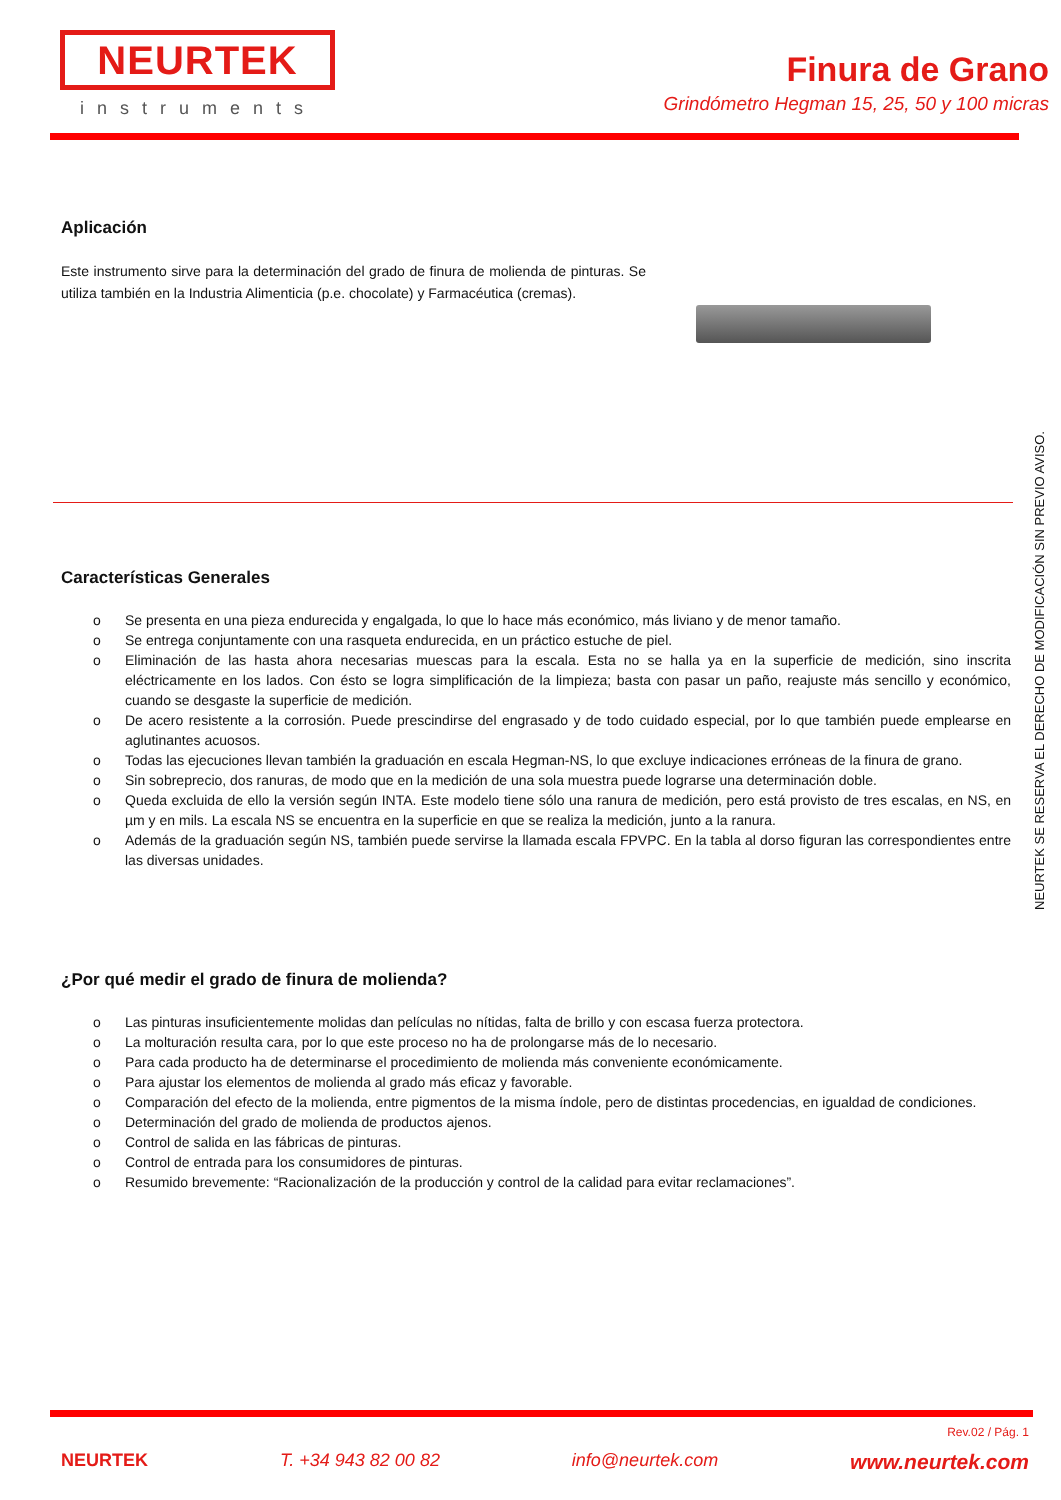NEURTEK
instruments
Finura de Grano
Grindómetro Hegman 15, 25, 50 y 100 micras
Aplicación
Este instrumento sirve para la determinación del grado de finura de molienda de pinturas. Se utiliza también en la Industria Alimenticia (p.e. chocolate) y Farmacéutica (cremas).
Características Generales
o Se presenta en una pieza endurecida y engalgada, lo que lo hace más económico, más liviano y de menor tamaño.
o Se entrega conjuntamente con una rasqueta endurecida, en un práctico estuche de piel.
o Eliminación de las hasta ahora necesarias muescas para la escala. Esta no se halla ya en la superficie de medición, sino inscrita eléctricamente en los lados. Con ésto se logra simplificación de la limpieza; basta con pasar un paño, reajuste más sencillo y económico, cuando se desgaste la superficie de medición.
o De acero resistente a la corrosión. Puede prescindirse del engrasado y de todo cuidado especial, por lo que también puede emplearse en aglutinantes acuosos.
o Todas las ejecuciones llevan también la graduación en escala Hegman-NS, lo que excluye indicaciones erróneas de la finura de grano.
o Sin sobreprecio, dos ranuras, de modo que en la medición de una sola muestra puede lograrse una determinación doble.
o Queda excluida de ello la versión según INTA. Este modelo tiene sólo una ranura de medición, pero está provisto de tres escalas, en NS, en µm y en mils. La escala NS se encuentra en la superficie en que se realiza la medición, junto a la ranura.
o Además de la graduación según NS, también puede servirse la llamada escala FPVPC. En la tabla al dorso figuran las correspondientes entre las diversas unidades.
¿Por qué medir el grado de finura de molienda?
o Las pinturas insuficientemente molidas dan películas no nítidas, falta de brillo y con escasa fuerza protectora.
o La molturación resulta cara, por lo que este proceso no ha de prolongarse más de lo necesario.
o Para cada producto ha de determinarse el procedimiento de molienda más conveniente económicamente.
o Para ajustar los elementos de molienda al grado más eficaz y favorable.
o Comparación del efecto de la molienda, entre pigmentos de la misma índole, pero de distintas procedencias, en igualdad de condiciones.
o Determinación del grado de molienda de productos ajenos.
o Control de salida en las fábricas de pinturas.
o Control de entrada para los consumidores de pinturas.
o Resumido brevemente: “Racionalización de la producción y control de la calidad para evitar reclamaciones”.
NEURTEK SE RESERVA EL DERECHO DE MODIFICACIÓN SIN PREVIO AVISO.
Rev.02 / Pág. 1
NEURTEK T. +34 943 82 00 82 info@neurtek.com www.neurtek.com